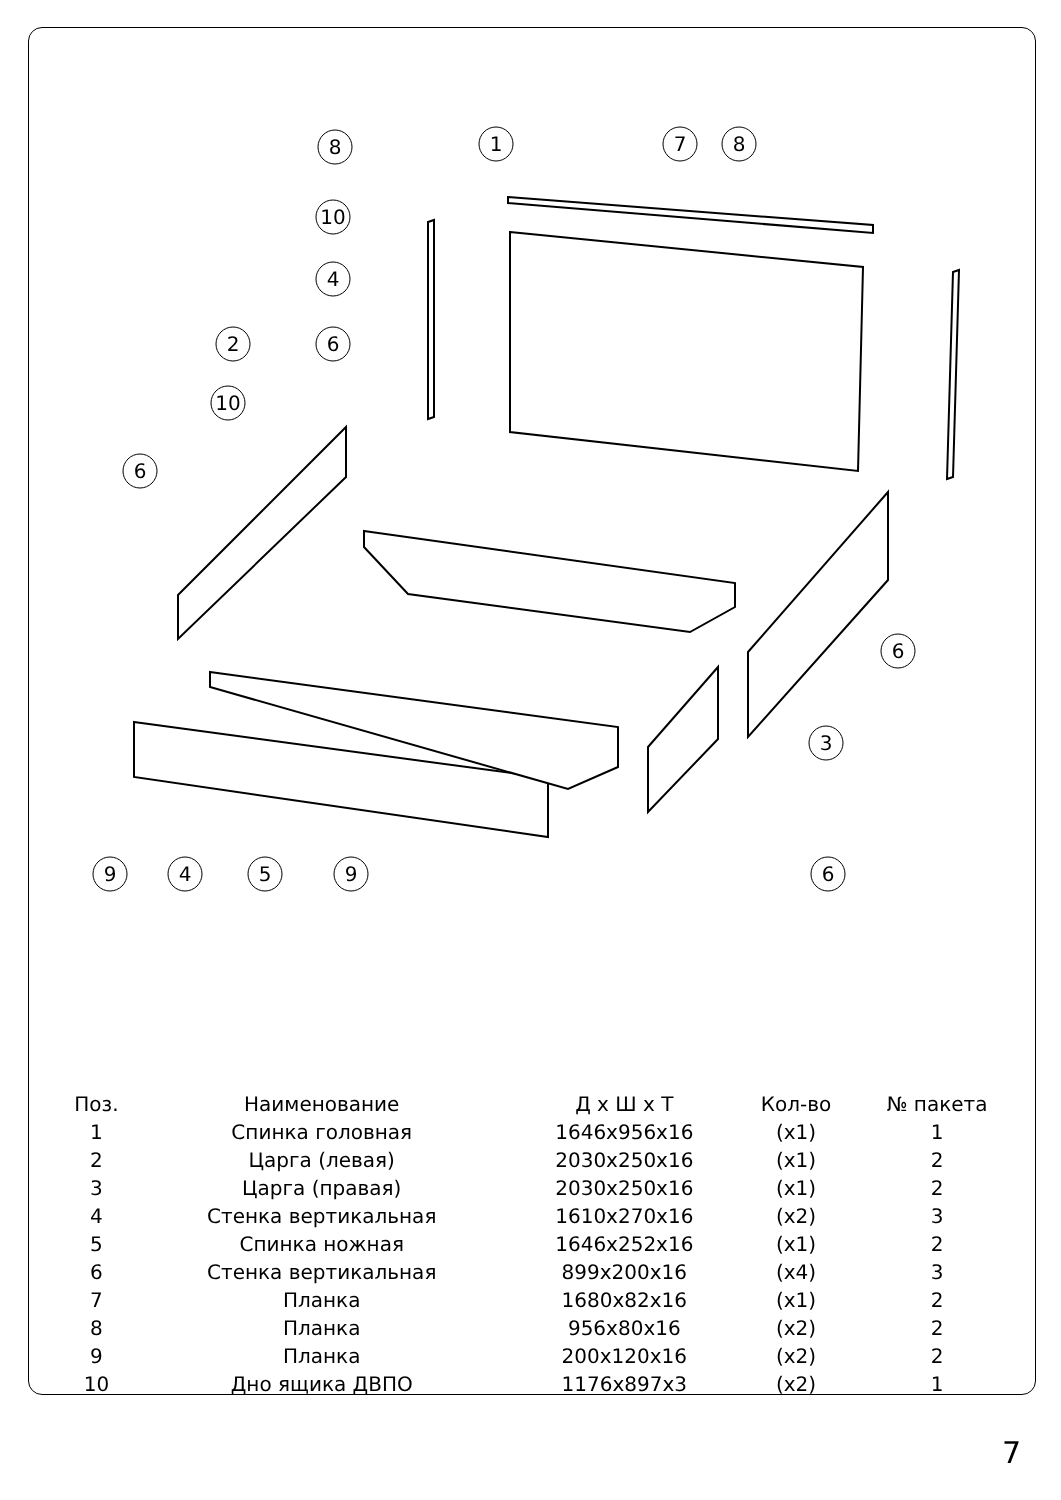8
1
7
8
10
4
2
6
10
6
6
3
9
4
5
9
6
| Поз. | Наименование | Д х Ш х Т | Кол-во | № пакета |
| --- | --- | --- | --- | --- |
| 1 | Спинка головная | 1646x956x16 | (x1) | 1 |
| 2 | Царга (левая) | 2030x250x16 | (x1) | 2 |
| 3 | Царга (правая) | 2030x250x16 | (x1) | 2 |
| 4 | Стенка вертикальная | 1610x270x16 | (x2) | 3 |
| 5 | Спинка ножная | 1646x252x16 | (x1) | 2 |
| 6 | Стенка вертикальная | 899x200x16 | (x4) | 3 |
| 7 | Планка | 1680x82x16 | (x1) | 2 |
| 8 | Планка | 956x80x16 | (x2) | 2 |
| 9 | Планка | 200x120x16 | (x2) | 2 |
| 10 | Дно ящика ДВПО | 1176x897x3 | (x2) | 1 |
7